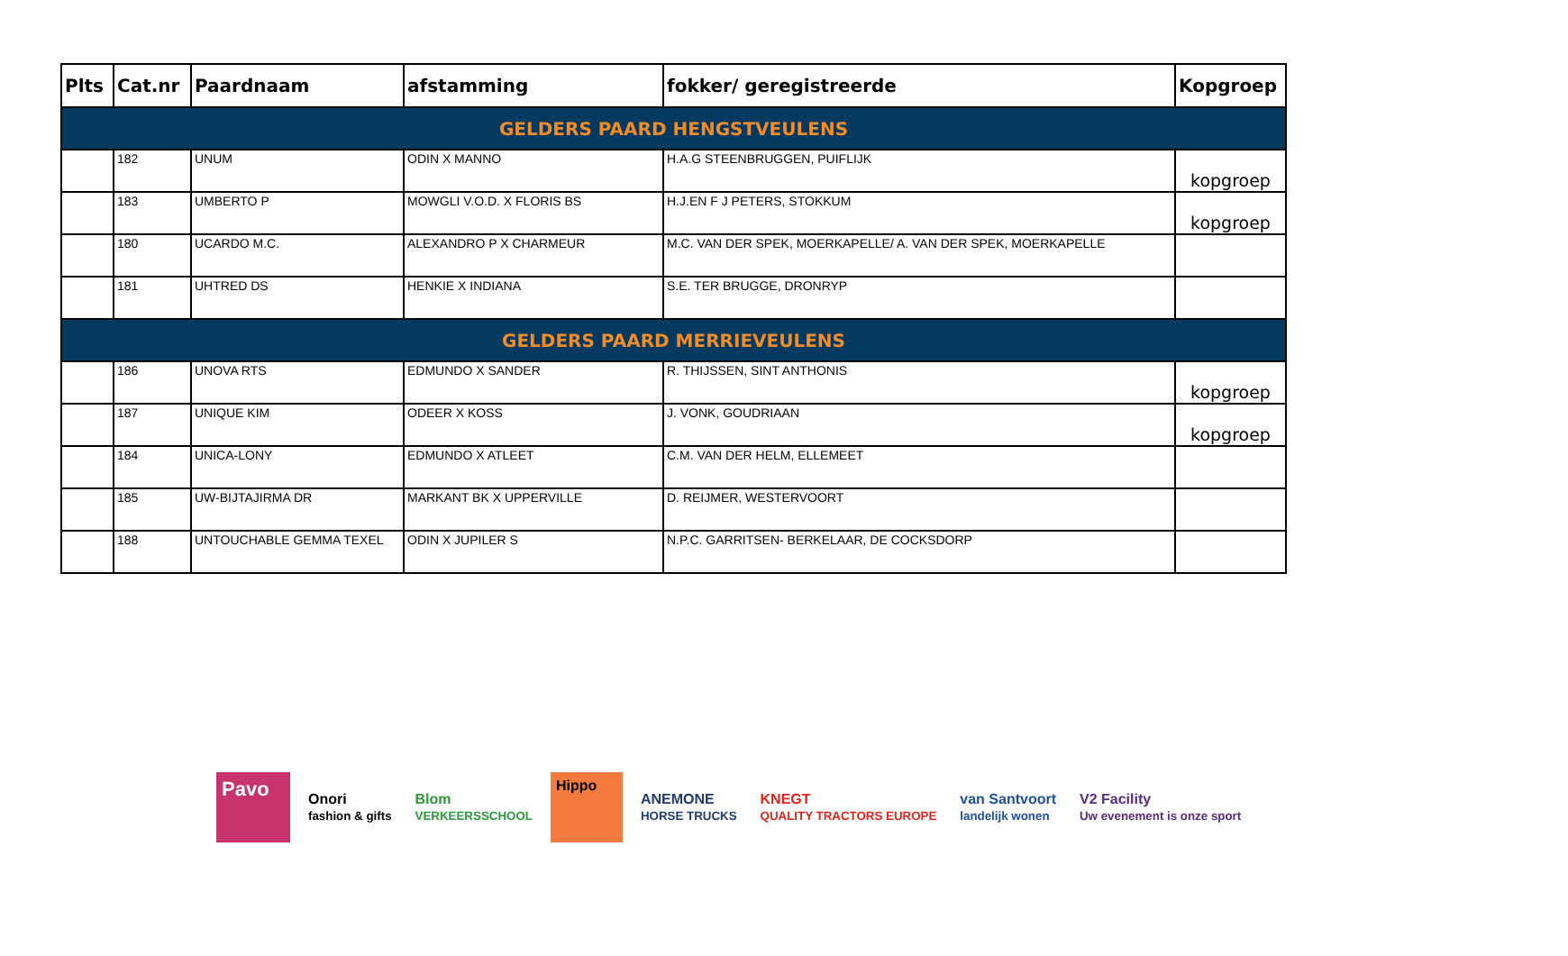| Plts | Cat.nr | Paardnaam | afstamming | fokker/ geregistreerde | Kopgroep |
| --- | --- | --- | --- | --- | --- |
| GELDERS PAARD HENGSTVEULENS | | | | | |
| | 182 | UNUM | ODIN X MANNO | H.A.G STEENBRUGGEN, PUIFLIJK | kopgroep |
| | 183 | UMBERTO P | MOWGLI V.O.D. X FLORIS BS | H.J.EN F J PETERS, STOKKUM | kopgroep |
| | 180 | UCARDO M.C. | ALEXANDRO P X CHARMEUR | M.C. VAN DER SPEK, MOERKAPELLE/ A. VAN DER SPEK, MOERKAPELLE | |
| | 181 | UHTRED DS | HENKIE X INDIANA | S.E. TER BRUGGE, DRONRYP | |
| GELDERS PAARD MERRIEVEULENS | | | | | |
| | 186 | UNOVA RTS | EDMUNDO X SANDER | R. THIJSSEN, SINT ANTHONIS | kopgroep |
| | 187 | UNIQUE KIM | ODEER X KOSS | J. VONK, GOUDRIAAN | kopgroep |
| | 184 | UNICA-LONY | EDMUNDO X ATLEET | C.M. VAN DER HELM, ELLEMEET | |
| | 185 | UW-BIJTAJIRMA DR | MARKANT BK X UPPERVILLE | D. REIJMER, WESTERVOORT | |
| | 188 | UNTOUCHABLE GEMMA TEXEL | ODIN X JUPILER S | N.P.C. GARRITSEN- BERKELAAR, DE COCKSDORP | |
Pavo
Onori
fashion & gifts
Blom
VERKEERSSCHOOL
Hippo
ANEMONE
HORSE TRUCKS
KNEGT
QUALITY TRACTORS EUROPE
van Santvoort
landelijk wonen
V2 Facility
Uw evenement is onze sport